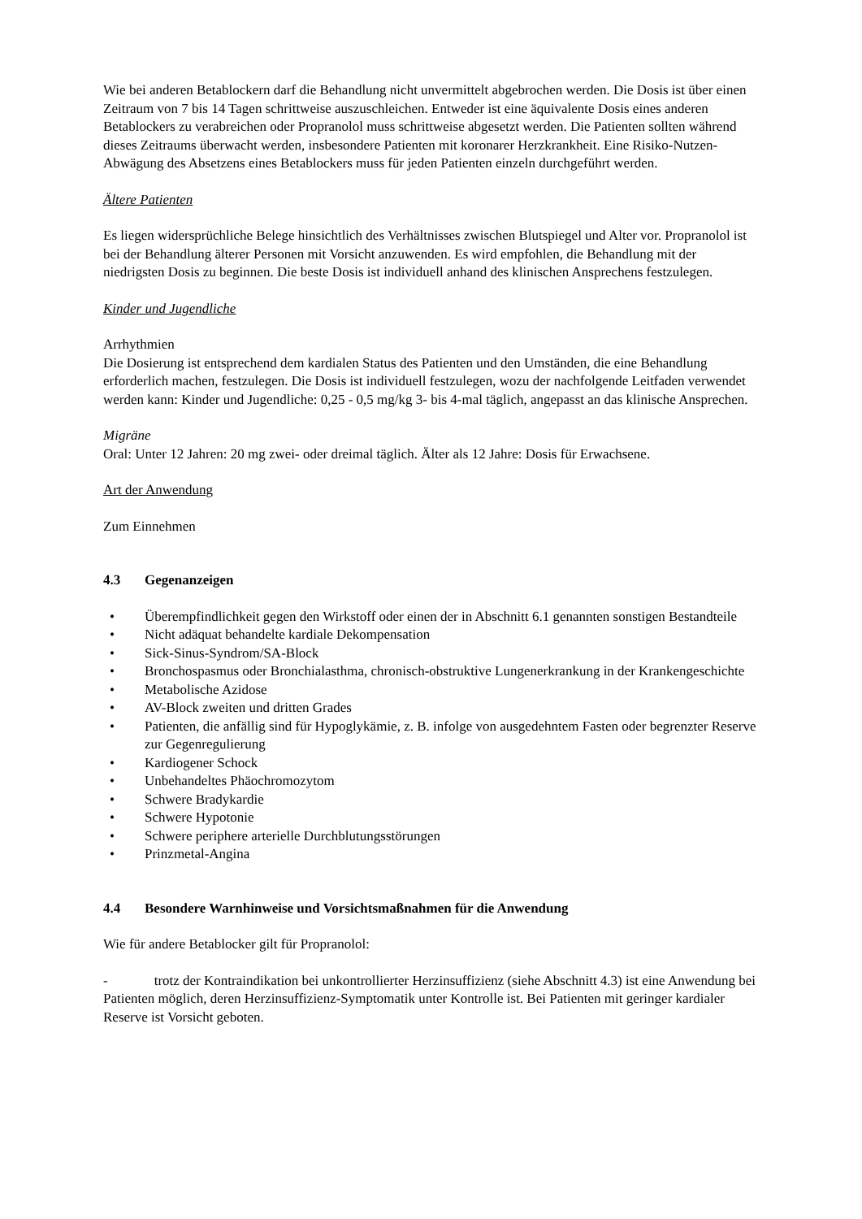Wie bei anderen Betablockern darf die Behandlung nicht unvermittelt abgebrochen werden. Die Dosis ist über einen Zeitraum von 7 bis 14 Tagen schrittweise auszuschleichen. Entweder ist eine äquivalente Dosis eines anderen Betablockers zu verabreichen oder Propranolol muss schrittweise abgesetzt werden. Die Patienten sollten während dieses Zeitraums überwacht werden, insbesondere Patienten mit koronarer Herzkrankheit. Eine Risiko-Nutzen-Abwägung des Absetzens eines Betablockers muss für jeden Patienten einzeln durchgeführt werden.
Ältere Patienten
Es liegen widersprüchliche Belege hinsichtlich des Verhältnisses zwischen Blutspiegel und Alter vor. Propranolol ist bei der Behandlung älterer Personen mit Vorsicht anzuwenden. Es wird empfohlen, die Behandlung mit der niedrigsten Dosis zu beginnen. Die beste Dosis ist individuell anhand des klinischen Ansprechens festzulegen.
Kinder und Jugendliche
Arrhythmien
Die Dosierung ist entsprechend dem kardialen Status des Patienten und den Umständen, die eine Behandlung erforderlich machen, festzulegen. Die Dosis ist individuell festzulegen, wozu der nachfolgende Leitfaden verwendet werden kann: Kinder und Jugendliche: 0,25 - 0,5 mg/kg 3- bis 4-mal täglich, angepasst an das klinische Ansprechen.
Migräne
Oral: Unter 12 Jahren: 20 mg zwei- oder dreimal täglich. Älter als 12 Jahre: Dosis für Erwachsene.
Art der Anwendung
Zum Einnehmen
4.3 Gegenanzeigen
• Überempfindlichkeit gegen den Wirkstoff oder einen der in Abschnitt 6.1 genannten sonstigen Bestandteile
• Nicht adäquat behandelte kardiale Dekompensation
• Sick-Sinus-Syndrom/SA-Block
• Bronchospasmus oder Bronchialasthma, chronisch-obstruktive Lungenerkrankung in der Krankengeschichte
• Metabolische Azidose
• AV-Block zweiten und dritten Grades
• Patienten, die anfällig sind für Hypoglykämie, z. B. infolge von ausgedehntem Fasten oder begrenzter Reserve zur Gegenregulierung
• Kardiogener Schock
• Unbehandeltes Phäochromozytom
• Schwere Bradykardie
• Schwere Hypotonie
• Schwere periphere arterielle Durchblutungsstörungen
• Prinzmetal-Angina
4.4 Besondere Warnhinweise und Vorsichtsmaßnahmen für die Anwendung
Wie für andere Betablocker gilt für Propranolol:
- trotz der Kontraindikation bei unkontrollierter Herzinsuffizienz (siehe Abschnitt 4.3) ist eine Anwendung bei Patienten möglich, deren Herzinsuffizienz-Symptomatik unter Kontrolle ist. Bei Patienten mit geringer kardialer Reserve ist Vorsicht geboten.